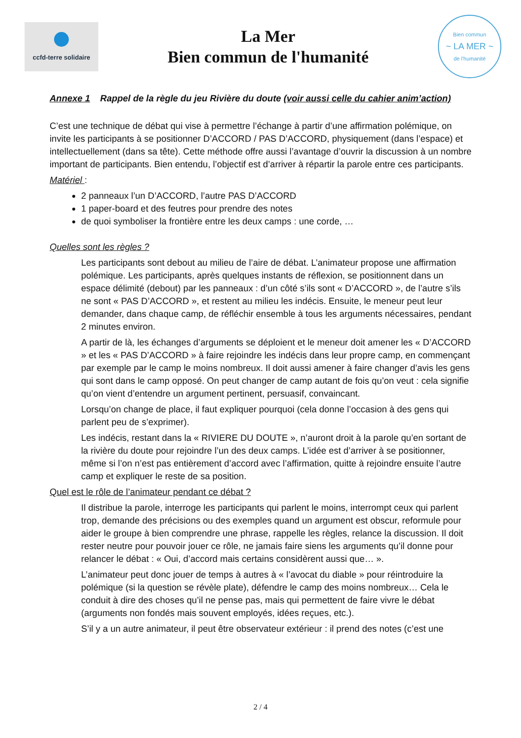ccfd-terre solidaire
La Mer
Bien commun de l'humanité
Bien commun
~ LA MER ~
de l'humanité
Annexe 1 Rappel de la règle du jeu Rivière du doute (voir aussi celle du cahier anim’action)
C’est une technique de débat qui vise à permettre l’échange à partir d’une affirmation polémique, on invite les participants à se positionner D’ACCORD / PAS D’ACCORD, physiquement (dans l’espace) et intellectuellement (dans sa tête). Cette méthode offre aussi l’avantage d’ouvrir la discussion à un nombre important de participants. Bien entendu, l’objectif est d’arriver à répartir la parole entre ces participants.
Matériel :
2 panneaux l’un D’ACCORD, l’autre PAS D’ACCORD
1 paper-board et des feutres pour prendre des notes
de quoi symboliser la frontière entre les deux camps : une corde, …
Quelles sont les règles ?
Les participants sont debout au milieu de l’aire de débat. L’animateur propose une affirmation polémique. Les participants, après quelques instants de réflexion, se positionnent dans un espace délimité (debout) par les panneaux : d’un côté s’ils sont « D’ACCORD », de l’autre s’ils ne sont « PAS D’ACCORD », et restent au milieu les indécis. Ensuite, le meneur peut leur demander, dans chaque camp, de réfléchir ensemble à tous les arguments nécessaires, pendant 2 minutes environ.
A partir de là, les échanges d’arguments se déploient et le meneur doit amener les « D’ACCORD » et les « PAS D’ACCORD » à faire rejoindre les indécis dans leur propre camp, en commençant par exemple par le camp le moins nombreux. Il doit aussi amener à faire changer d’avis les gens qui sont dans le camp opposé. On peut changer de camp autant de fois qu’on veut : cela signifie qu’on vient d’entendre un argument pertinent, persuasif, convaincant.
Lorsqu’on change de place, il faut expliquer pourquoi (cela donne l’occasion à des gens qui parlent peu de s’exprimer).
Les indécis, restant dans la « RIVIERE DU DOUTE », n’auront droit à la parole qu’en sortant de la rivière du doute pour rejoindre l’un des deux camps. L’idée est d’arriver à se positionner, même si l’on n’est pas entièrement d’accord avec l’affirmation, quitte à rejoindre ensuite l’autre camp et expliquer le reste de sa position.
Quel est le rôle de l’animateur pendant ce débat ?
Il distribue la parole, interroge les participants qui parlent le moins, interrompt ceux qui parlent trop, demande des précisions ou des exemples quand un argument est obscur, reformule pour aider le groupe à bien comprendre une phrase, rappelle les règles, relance la discussion. Il doit rester neutre pour pouvoir jouer ce rôle, ne jamais faire siens les arguments qu’il donne pour relancer le débat : « Oui, d’accord mais certains considèrent aussi que… ».
L’animateur peut donc jouer de temps à autres à « l’avocat du diable » pour réintroduire la polémique (si la question se révèle plate), défendre le camp des moins nombreux… Cela le conduit à dire des choses qu’il ne pense pas, mais qui permettent de faire vivre le débat (arguments non fondés mais souvent employés, idées reçues, etc.).
S’il y a un autre animateur, il peut être observateur extérieur : il prend des notes (c’est une
2 / 4